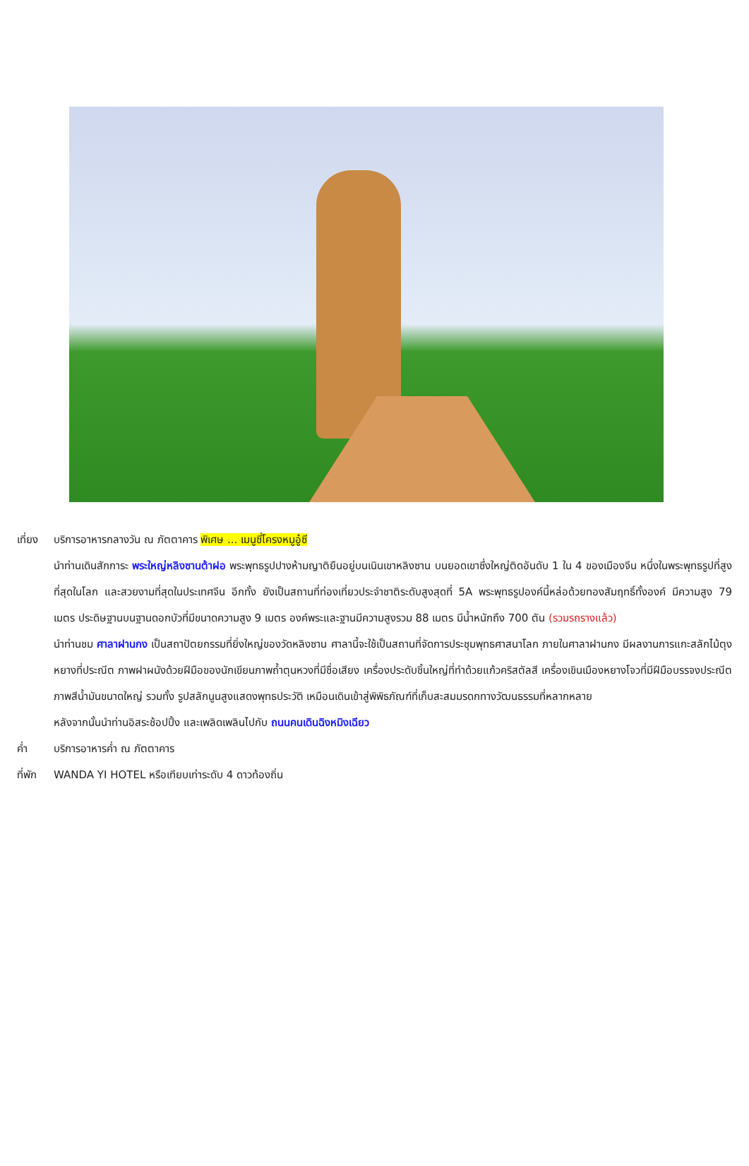เที่ยง บริการอาหารกลางวัน ณ ภัตตาคาร พิเศษ ... เมนูซี่โครงหมูอู๋ซี
นำท่านเดินสักการะ พระใหญ่หลิงซานต้าฝอ พระพุทธรูปปางห้ามญาติยืนอยู่บนเนินเขาหลิงซาน บนยอดเขาซึ่งใหญ่ติดอันดับ 1 ใน 4 ของเมืองจีน หนึ่งในพระพุทธรูปที่สูงที่สุดในโลก และสวยงามที่สุดในประเทศจีน อีกทั้ง ยังเป็นสถานที่ท่องเที่ยวประจำชาติระดับสูงสุดที่ 5A พระพุทธรูปองค์นี้หล่อด้วยทองสัมฤทธิ์ทั้งองค์ มีความสูง 79 เมตร ประดิษฐานบนฐานดอกบัวที่มีขนาดความสูง 9 เมตร องค์พระและฐานมีความสูงรวม 88 เมตร มีน้ำหนักถึง 700 ตัน (รวมรถรางแล้ว)
นำท่านชม ศาลาฝานกง เป็นสถาปัตยกรรมที่ยิ่งใหญ่ของวัดหลิงซาน ศาลานี้จะใช้เป็นสถานที่จัดการประชุมพุทธศาสนาโลก ภายในศาลาฝานกง มีผลงานการแกะสลักไม้ตุง หยางที่ประณีต ภาพฝาผนังด้วยฝีมือของนักเขียนภาพถ้ำตุนหวงที่มีชื่อเสียง เครื่องประดับชิ้นใหญ่ที่ทำด้วยแก้วคริสตัลสี เครื่องเขินเมืองหยางโจวที่มีฝีมือบรรจงประณีต ภาพสีน้ำมันขนาดใหญ่ รวมทั้ง รูปสลักนูนสูงแสดงพุทธประวัติ เหมือนเดินเข้าสู่พิพิธภัณฑ์ที่เก็บสะสมมรดกทางวัฒนธรรมที่หลากหลาย
หลังจากนั้นนำท่านอิสระช้อปปิ้ง และเพลิดเพลินไปกับ ถนนคนเดินฉิงหมิงเฉียว
ค่ำ บริการอาหารค่ำ ณ ภัตตาคาร
ที่พัก WANDA YI HOTEL หรือเทียบเท่าระดับ 4 ดาวท้องถิ่น